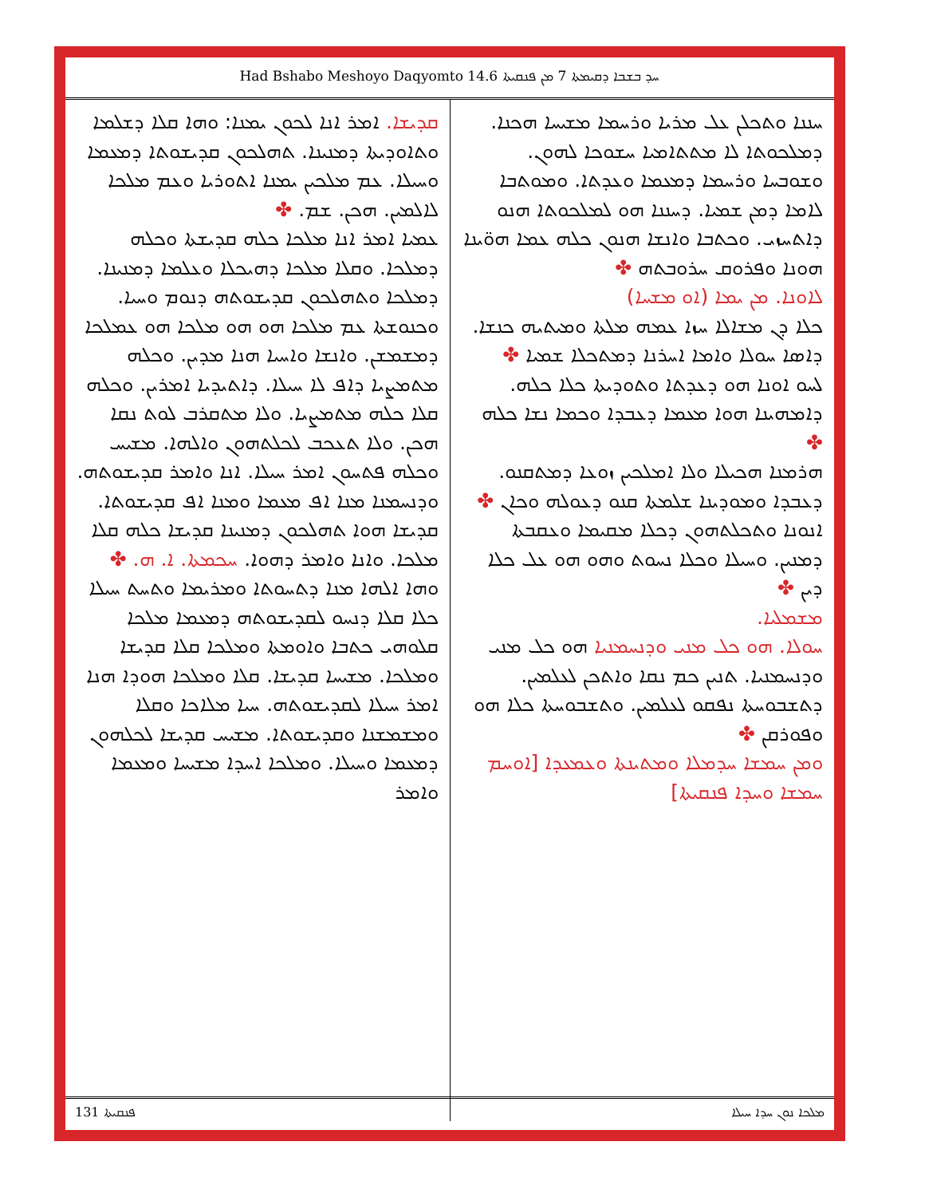Had Bshabo Meshoyo Daqyomto 14.6 ܚܕ ܒܫܒܐ ܕܩܝܡܬܐ 7 ܡܢ ܦܢܩܝܬܐ
ܚܢܢܐ ܘܬܟܠܢ ܥܠ ܡܪܝܐ ܘܪܚܡܐ ܡܫܝܚܐ ܗܟܢܐ. ܕܡܠܟܘܬܐ ܠܐ ܡܬܬܐܡܝܐ ܚܫܘܟܐ ܠܗܘܢ. ܘܫܘܒܚܐ ܘܪܚܡܐ ܕܡܥܡܐ ܘܥܕܬܐ. ܘܡܘܬܒܐ ܠܐܡܐ ܕܡܢ ܫܡܝܐ. ܕܚܢܢܐ ܗܘ ܠܡܠܟܘܬܐ ܗܢܘ ܕܐܬܚܙܝ. ܘܟܬܒܐ ܘܐܢܫܐ ܗܢܘܢ ܟܠܗ ܥܡܐ ܗܘ̈ܝܢܐ ܗܘܢܐ ܘܦܪܘܩ ܚܪܘܒܬܗ ✤
ܠܐܘܢܐ. ܡܢ ܝܡܐ (ܐܘ ܡܫܚܐ)
ܟܠܐ ܕܢ ܡܫܐܠܐ ܚܙܐ ܥܡܗ ܡܠܬܐ ܘܡܝܬܝܗ ܟܢܫܐ. ܕܐܣܐ ܚܘܠܐ ܘܐܡܐ ܐܚܪܢܐ ܕܡܬܟܠܐ ܫܡܝܐ ✤
ܠܚܘ ܐܘܢܐ ܗܘ ܕܥܕܬܐ ܘܬܘܕܝܬܐ ܟܠܐ ܟܠܗ. ܕܐܡܗܝܢܐ ܗܘܐ ܡܥܡܐ ܕܥܒܕܐ ܘܟܡܐ ܢܫܐ ܟܠܗ ✤
ܗܪܡܢܐ ܗܟܝܠܐ ܘܠܐ ܐܡܠܟܝܢ ܙܘܥܐ ܕܡܬܩܢܘ. ܕܥܒܕܐ ܘܡܘܕܝܢܐ ܫܠܡܬܐ ܩܢܘ ܕܥܘܠܗ ܘܟܐܢ ✤
ܐܢܘܢܐ ܘܬܟܠܬܗܘܢ ܕܟܠܐ ܡܩܝܡܐ ܘܥܩܒܬܐ ܕܡܢܝܢ. ܘܚܝܠܐ ܘܟܠܐ ܢܚܘܬ ܘܗܘ ܗܘ ܥܠ ܟܠܐ ܕܝܢ ✤
ܡܫܡܠܝܐ.
ܚܘܠܐ. ܗܘ ܟܠ ܡܢܝ ܘܕܢܚܡܢܝܐ ܗܘ ܟܠ ܡܢܝ ܘܕܢܚܡܢܝܐ. ܬܢܝܢ ܟܡ ܢܩܐ ܘܐܬܟܢ ܠܥܠܡܝܢ. ܕܬܫܒܘܚܬܐ ܢܦܩܘ ܠܥܠܡܝܢ. ܘܬܫܒܘܚܬܐ ܟܠܐ ܗܘ ܘܦܘܪܩܢ ✤
ܘܡܢ ܚܡܫܐ ܚܕܡܠܐ ܘܡܬܝܢܬܐ ܘܥܡܥܕܐ [ܐܘܚܡ ܚܡܫܐ ܘܚܕܐ ܦܢܩܝܬܐ]
ܩܕܝܫܐ. ܐܡܪ ܐܢܐ ܠܟܘܢ ܝܡܢܐ: ܘܗܐ ܩܠܐ ܕܫܠܡܐ ܘܬܐܘܕܝܬܐ ܕܡܢܝܢܐ. ܬܗܠܟܘܢ ܩܕܝܫܘܬܐ ܕܡܥܡܐ ܘܚܝܠܐ. ܥܡ ܡܠܟܝܢ ܝܡܢܐ ܐܬܘܪܝܐ ܘܥܡ ܡܠܟܐ ܠܐܠܡܝܢ. ܗܟܢ. ܫܡ. ✤
ܥܡܝܐ ܐܡܪ ܐܢܐ ܡܠܟܐ ܟܠܗ ܩܕܝܫܬܐ ܘܟܠܗ ܕܡܠܟܐ. ܘܩܠܐ ܡܠܟܐ ܕܗܝܟܠܐ ܘܥܠܡܐ ܕܡܢܝܢܐ. ܕܡܠܟܐ ܘܬܗܠܟܘܢ ܩܕܝܫܘܬܗ ܕܢܘܡ ܘܚܝܐ. ܘܟܢܘܫܬܐ ܥܡ ܡܠܟܐ ܗܘ ܗܘ ܡܠܟܐ ܗܘ ܥܡܠܟܐ ܕܡܫܡܫܢ. ܘܐܢܫܐ ܘܐܚܝܐ ܗܢܐ ܡܕܝܢ. ܘܟܠܗ ܡܬܡܨܝܐ ܕܐܦ ܠܐ ܚܝܠܐ. ܕܐܬܝܕܝܐ ܐܡܪܝܢ. ܘܟܠܗ ܩܠܐ ܟܠܗ ܡܬܡܨܝܐ. ܘܠܐ ܡܬܩܪܒ ܠܘܬ ܢܩܐ ܗܟܢ. ܘܠܐ ܬܥܟܒ ܠܟܠܬܗܘܢ ܘܐܠܗܐ. ܡܫܝܚ ܘܟܠܗ ܦܬܚܘܢ ܐܡܪ ܚܝܠܐ. ܐܢܐ ܘܐܡܪ ܩܕܝܫܘܬܗ. ܘܕܢܚܡܢܐ ܡܢܐ ܐܦ ܡܥܡܐ ܘܡܢܐ ܐܦ ܩܕܝܫܘܬܐ. ܩܕܝܫܐ ܗܘܐ ܬܗܠܟܘܢ ܕܡܢܝܢܐ ܩܕܝܫܐ ܟܠܗ ܩܠܐ ܡܠܟܐ. ܘܐܢܐ ܘܐܡܪ ܕܗܘܐ. ܚܟܡܬܐ. ܐ. ܗ. ✤
ܘܗܐ ܐܠܗܐ ܡܢܐ ܕܬܚܘܬܐ ܘܡܪܝܡܐ ܘܬܚܬ ܚܝܠܐ ܟܠܐ ܩܠܐ ܕܢܚܘ ܠܩܕܝܫܘܬܗ ܕܡܥܡܐ ܡܠܟܐ ܩܠܘܗܝ ܟܬܒܐ ܘܐܘܡܬܐ ܘܡܠܟܐ ܩܠܐ ܩܕܝܫܐ ܘܡܠܟܐ. ܡܫܝܚܐ ܩܕܝܫܐ. ܩܠܐ ܘܡܠܟܐ ܗܘܕܐ ܗܢܐ ܐܡܪ ܚܝܠܐ ܠܩܕܝܫܘܬܗ. ܚܝܐ ܡܠܐܟܐ ܘܩܠܐ ܘܡܫܡܫܢܐ ܘܩܕܝܫܘܬܐ. ܡܫܝܚ ܩܕܝܫܐ ܠܟܠܗܘܢ ܕܡܥܡܐ ܘܚܝܠܐ. ܘܡܠܟܐ ܐܚܕܐ ܡܫܝܚܐ ܘܡܥܡܐ ܘܐܡܪ
ܦܢܩܝܬܐ 131 ܡܠܟܐ ܢܘܢ ܚܕܐ ܚܝܠܐ